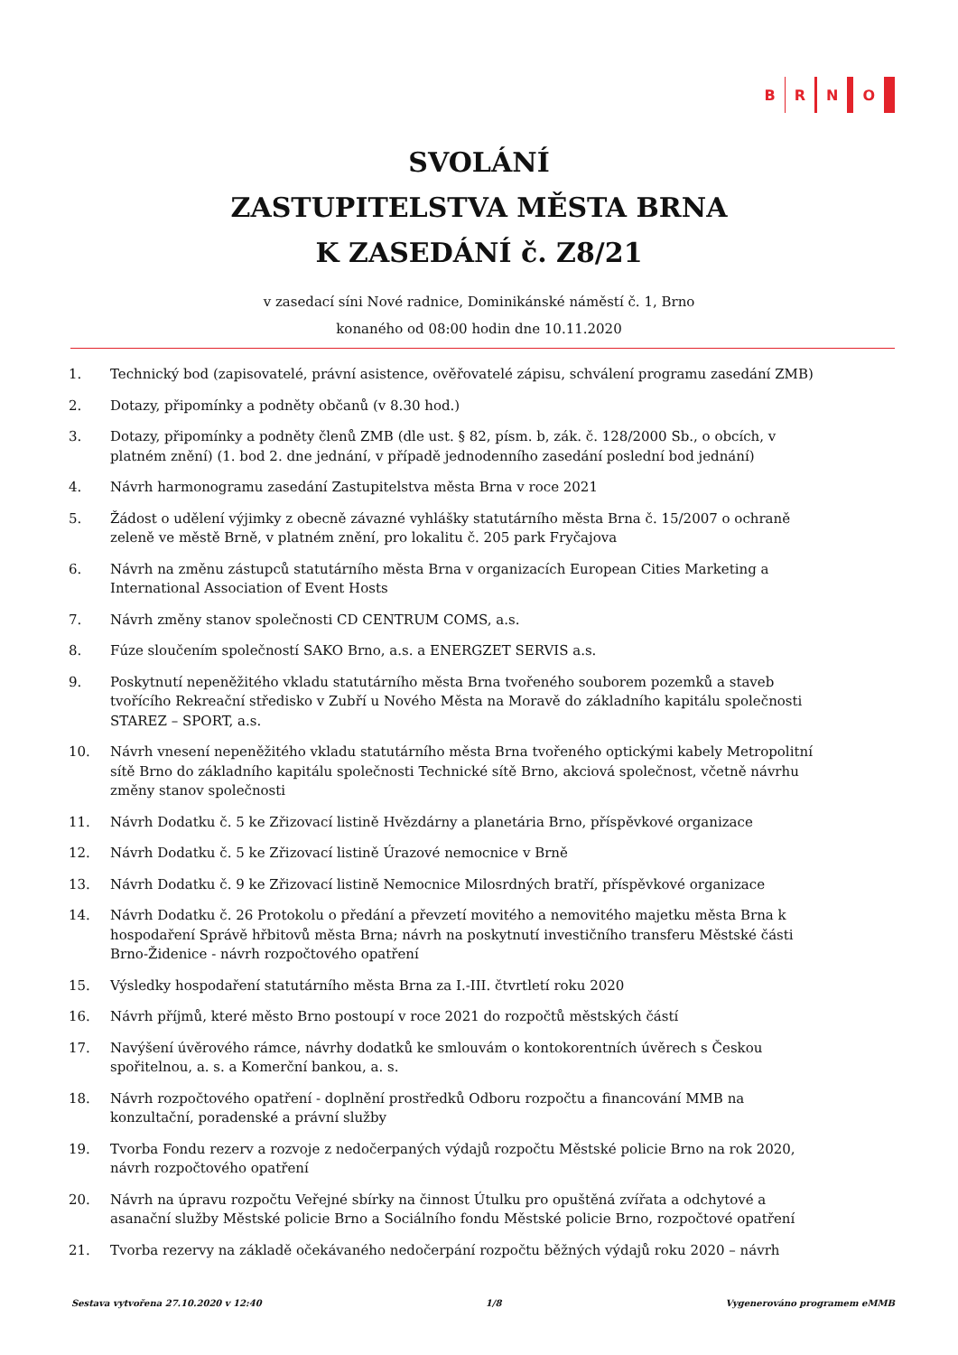B R N O
SVOLÁNÍ
ZASTUPITELSTVA MĚSTA BRNA
K ZASEDÁNÍ č. Z8/21
v zasedací síni Nové radnice, Dominikánské náměstí č. 1, Brno
konaného od 08:00 hodin dne 10.11.2020
1. Technický bod (zapisovatelé, právní asistence, ověřovatelé zápisu, schválení programu zasedání ZMB)
2. Dotazy, připomínky a podněty občanů (v 8.30 hod.)
3. Dotazy, připomínky a podněty členů ZMB (dle ust. § 82, písm. b, zák. č. 128/2000 Sb., o obcích, v platném znění) (1. bod 2. dne jednání, v případě jednodenního zasedání poslední bod jednání)
4. Návrh harmonogramu zasedání Zastupitelstva města Brna v roce 2021
5. Žádost o udělení výjimky z obecně závazné vyhlášky statutárního města Brna č. 15/2007 o ochraně zeleně ve městě Brně, v platném znění, pro lokalitu č. 205 park Fryčajova
6. Návrh na změnu zástupců statutárního města Brna v organizacích European Cities Marketing a International Association of Event Hosts
7. Návrh změny stanov společnosti CD CENTRUM COMS, a.s.
8. Fúze sloučením společností SAKO Brno, a.s. a ENERGZET SERVIS a.s.
9. Poskytnutí nepeněžitého vkladu statutárního města Brna tvořeného souborem pozemků a staveb tvořícího Rekreační středisko v Zubří u Nového Města na Moravě do základního kapitálu společnosti STAREZ – SPORT, a.s.
10. Návrh vnesení nepeněžitého vkladu statutárního města Brna tvořeného optickými kabely Metropolitní sítě Brno do základního kapitálu společnosti Technické sítě Brno, akciová společnost, včetně návrhu změny stanov společnosti
11. Návrh Dodatku č. 5 ke Zřizovací listině Hvězdárny a planetária Brno, příspěvkové organizace
12. Návrh Dodatku č. 5 ke Zřizovací listině Úrazové nemocnice v Brně
13. Návrh Dodatku č. 9 ke Zřizovací listině Nemocnice Milosrdných bratří, příspěvkové organizace
14. Návrh Dodatku č. 26 Protokolu o předání a převzetí movitého a nemovitého majetku města Brna k hospodaření Správě hřbitovů města Brna; návrh na poskytnutí investičního transferu Městské části Brno-Židenice - návrh rozpočtového opatření
15. Výsledky hospodaření statutárního města Brna za I.-III. čtvrtletí roku 2020
16. Návrh příjmů, které město Brno postoupí v roce 2021 do rozpočtů městských částí
17. Navýšení úvěrového rámce, návrhy dodatků ke smlouvám o kontokorentních úvěrech s Českou spořitelnou, a. s. a Komerční bankou, a. s.
18. Návrh rozpočtového opatření - doplnění prostředků Odboru rozpočtu a financování MMB na konzultační, poradenské a právní služby
19. Tvorba Fondu rezerv a rozvoje z nedočerpaných výdajů rozpočtu Městské policie Brno na rok 2020, návrh rozpočtového opatření
20. Návrh na úpravu rozpočtu Veřejné sbírky na činnost Útulku pro opuštěná zvířata a odchytové a asanační služby Městské policie Brno a Sociálního fondu Městské policie Brno, rozpočtové opatření
21. Tvorba rezervy na základě očekávaného nedočerpání rozpočtu běžných výdajů roku 2020 – návrh
Sestava vytvořena 27.10.2020 v 12:40 1/8 Vygenerováno programem eMMB